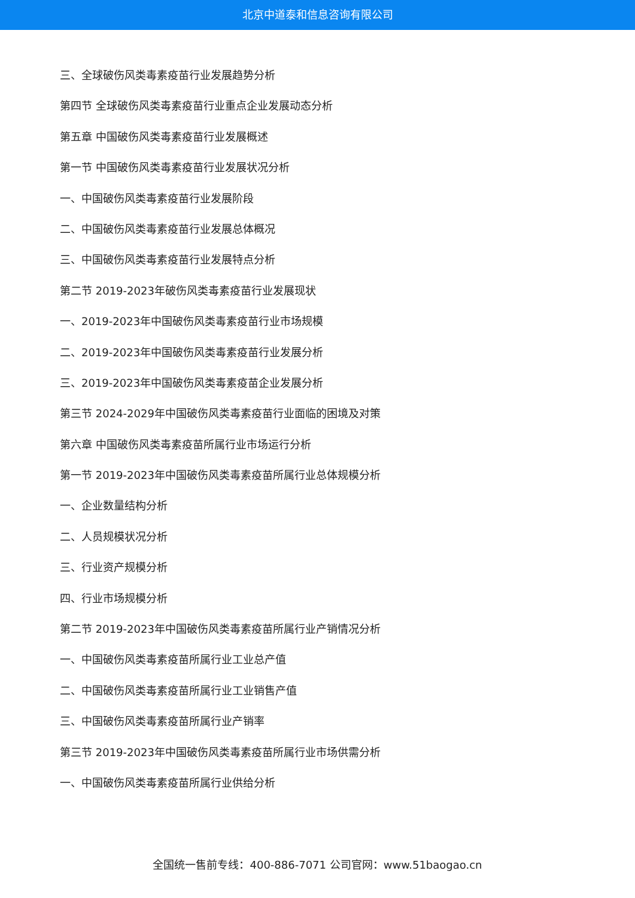北京中道泰和信息咨询有限公司
三、全球破伤风类毒素疫苗行业发展趋势分析
第四节 全球破伤风类毒素疫苗行业重点企业发展动态分析
第五章 中国破伤风类毒素疫苗行业发展概述
第一节 中国破伤风类毒素疫苗行业发展状况分析
一、中国破伤风类毒素疫苗行业发展阶段
二、中国破伤风类毒素疫苗行业发展总体概况
三、中国破伤风类毒素疫苗行业发展特点分析
第二节 2019-2023年破伤风类毒素疫苗行业发展现状
一、2019-2023年中国破伤风类毒素疫苗行业市场规模
二、2019-2023年中国破伤风类毒素疫苗行业发展分析
三、2019-2023年中国破伤风类毒素疫苗企业发展分析
第三节 2024-2029年中国破伤风类毒素疫苗行业面临的困境及对策
第六章 中国破伤风类毒素疫苗所属行业市场运行分析
第一节 2019-2023年中国破伤风类毒素疫苗所属行业总体规模分析
一、企业数量结构分析
二、人员规模状况分析
三、行业资产规模分析
四、行业市场规模分析
第二节 2019-2023年中国破伤风类毒素疫苗所属行业产销情况分析
一、中国破伤风类毒素疫苗所属行业工业总产值
二、中国破伤风类毒素疫苗所属行业工业销售产值
三、中国破伤风类毒素疫苗所属行业产销率
第三节 2019-2023年中国破伤风类毒素疫苗所属行业市场供需分析
一、中国破伤风类毒素疫苗所属行业供给分析
全国统一售前专线：400-886-7071 公司官网：www.51baogao.cn